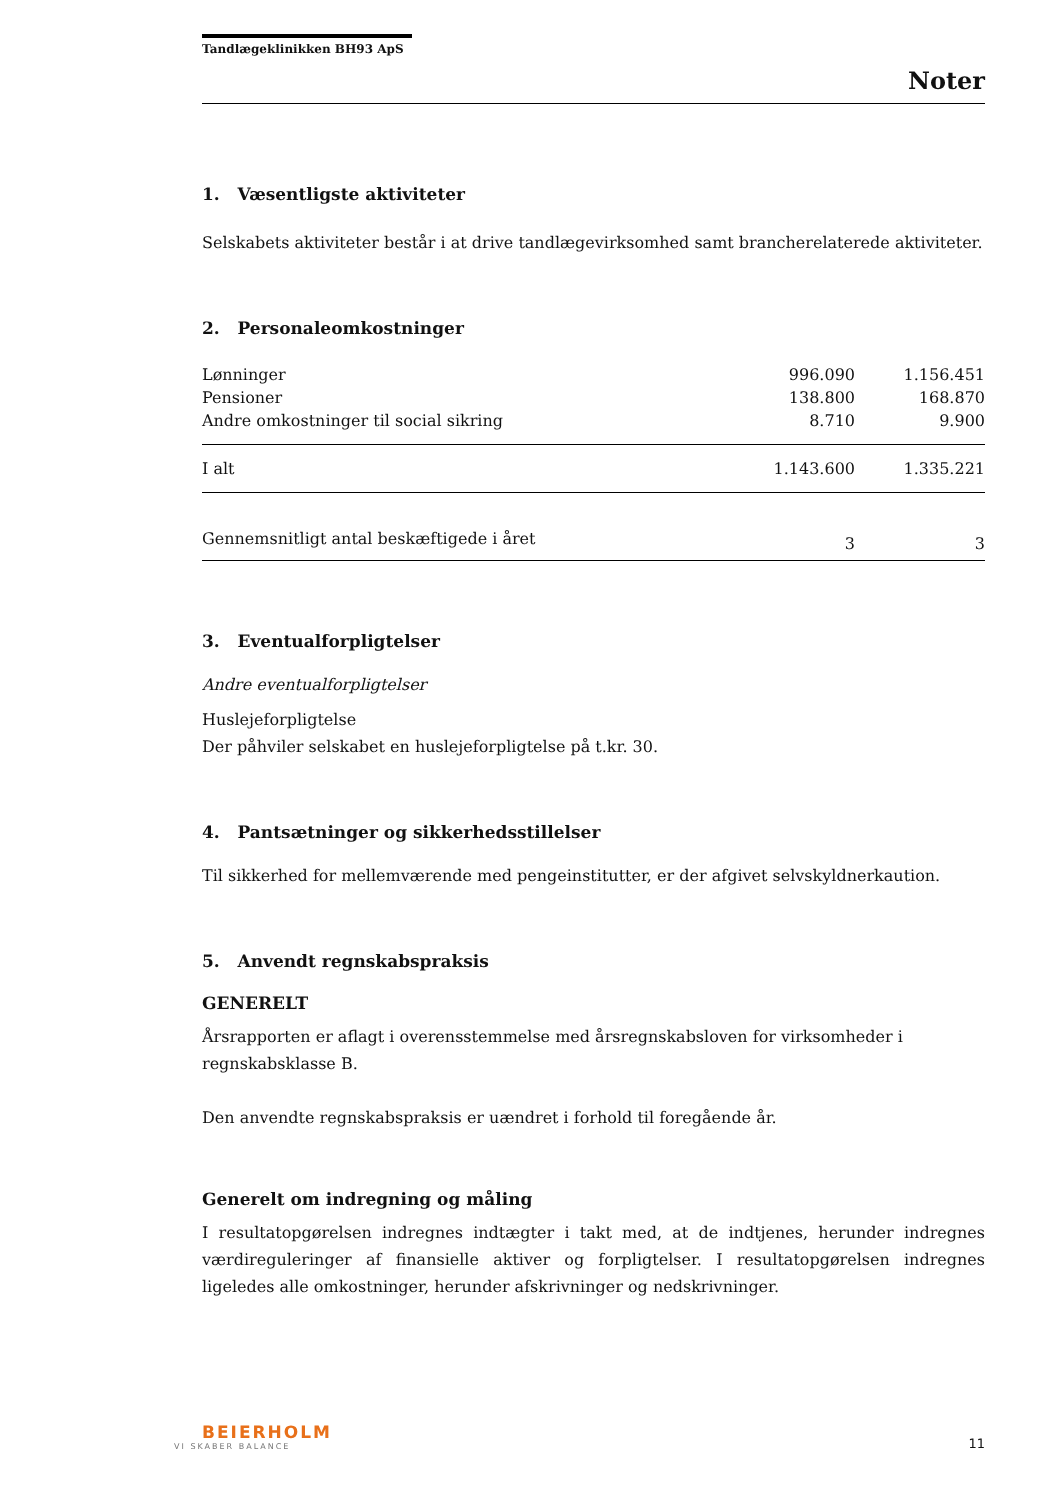Tandlægeklinikken BH93 ApS
Noter
1. Væsentligste aktiviteter
Selskabets aktiviteter består i at drive tandlægevirksomhed samt brancherelaterede aktiviteter.
2. Personaleomkostninger
| Lønninger | 996.090 | 1.156.451 |
| Pensioner | 138.800 | 168.870 |
| Andre omkostninger til social sikring | 8.710 | 9.900 |
| I alt | 1.143.600 | 1.335.221 |
| Gennemsnitligt antal beskæftigede i året | 3 | 3 |
3. Eventualforpligtelser
Andre eventualforpligtelser
Huslejeforpligtelse
Der påhviler selskabet en huslejeforpligtelse på t.kr. 30.
4. Pantsætninger og sikkerhedsstillelser
Til sikkerhed for mellemværende med pengeinstitutter, er der afgivet selvskyldnerkaution.
5. Anvendt regnskabspraksis
GENERELT
Årsrapporten er aflagt i overensstemmelse med årsregnskabsloven for virksomheder i regnskabsklasse B.
Den anvendte regnskabspraksis er uændret i forhold til foregående år.
Generelt om indregning og måling
I resultatopgørelsen indregnes indtægter i takt med, at de indtjenes, herunder indregnes værdireguleringer af finansielle aktiver og forpligtelser. I resultatopgørelsen indregnes ligeledes alle omkostninger, herunder afskrivninger og nedskrivninger.
BEIERHOLM
VI SKABER BALANCE
11